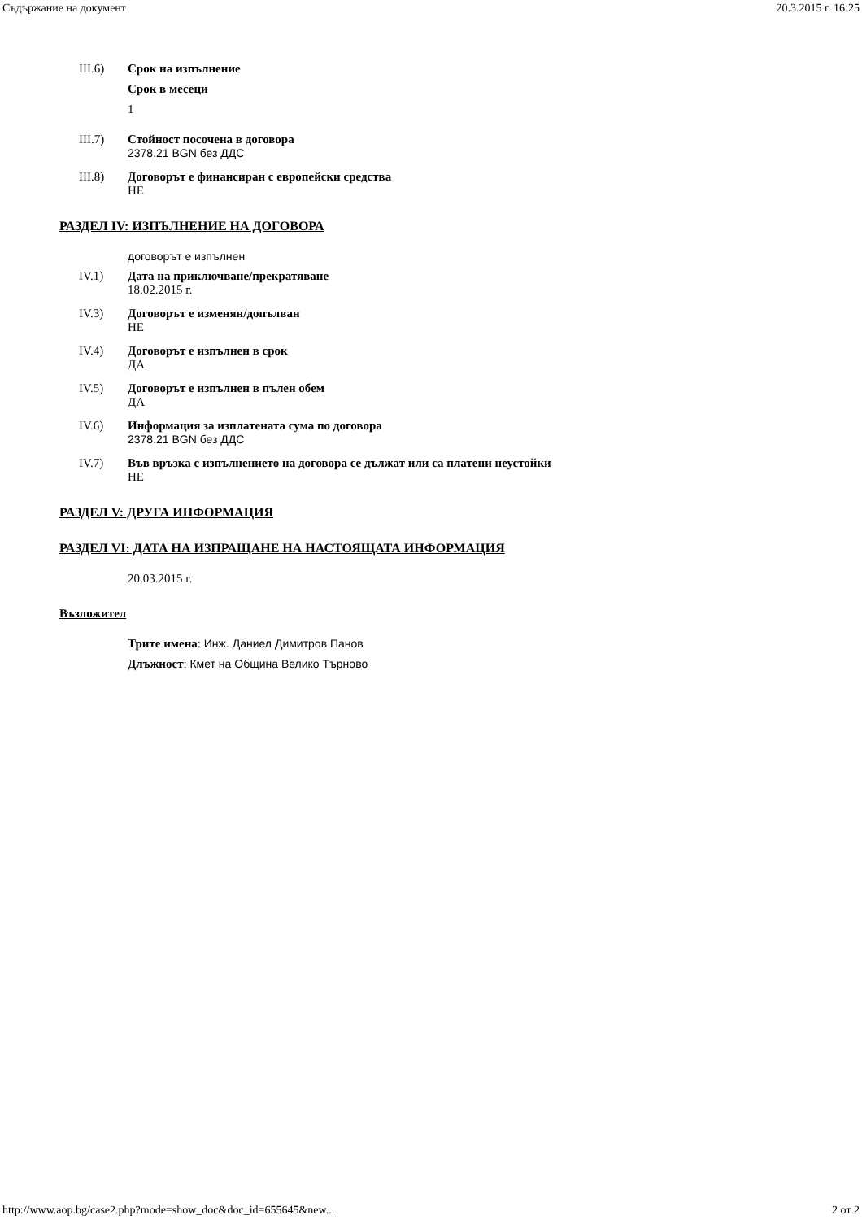Съдържание на документ 20.3.2015 г. 16:25
III.6) Срок на изпълнение
Срок в месеци
1
III.7) Стойност посочена в договора
2378.21 BGN без ДДС
III.8) Договорът е финансиран с европейски средства
НЕ
РАЗДЕЛ IV: ИЗПЪЛНЕНИЕ НА ДОГОВОРА
договорът е изпълнен
IV.1) Дата на приключване/прекратяване
18.02.2015 г.
IV.3) Договорът е изменян/допълван
НЕ
IV.4) Договорът е изпълнен в срок
ДА
IV.5) Договорът е изпълнен в пълен обем
ДА
IV.6) Информация за изплатената сума по договора
2378.21 BGN без ДДС
IV.7) Във връзка с изпълнението на договора се дължат или са платени неустойки
НЕ
РАЗДЕЛ V: ДРУГА ИНФОРМАЦИЯ
РАЗДЕЛ VI: ДАТА НА ИЗПРАЩАНЕ НА НАСТОЯЩАТА ИНФОРМАЦИЯ
20.03.2015 г.
Възложител
Трите имена: Инж. Даниел Димитров Панов
Длъжност: Кмет на Община Велико Търново
http://www.aop.bg/case2.php?mode=show_doc&doc_id=655645&new... 2 от 2